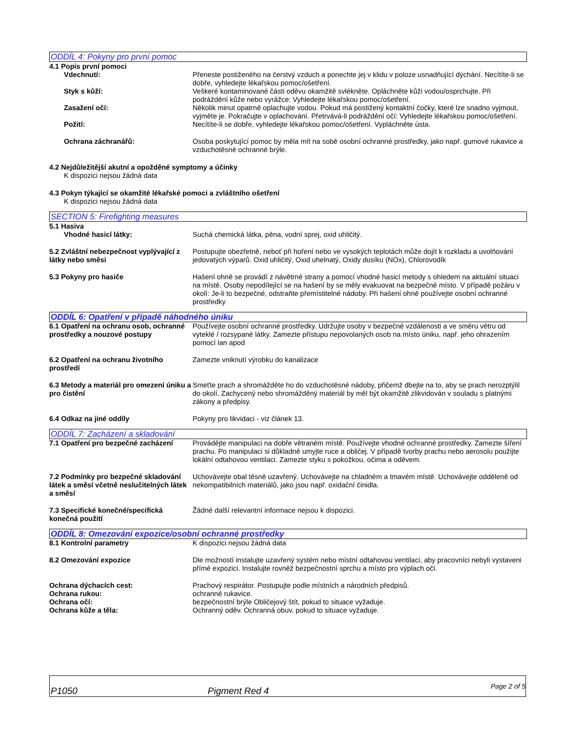ODDÍL 4: Pokyny pro první pomoc
4.1 Popis první pomoci
Vdechnutí: Přeneste postiženého na čerstvý vzduch a ponechte jej v klidu v poloze usnadňující dýchání. Necítíte-li se dobře, vyhledejte lékařskou pomoc/ošetření.
Styk s kůží: Veškeré kontaminované části oděvu okamžitě svlékněte. Opláchněte kůži vodou/osprchujte. Při podráždění kůže nebo vyrážce: Vyhledejte lékařskou pomoc/ošetření.
Zasažení očí: Několik minut opatrně oplachujte vodou. Pokud má postižený kontaktní čočky, které lze snadno vyjmout, vyjměte je. Pokračujte v oplachování. Přetrvává-li podráždění očí: Vyhledejte lékařskou pomoc/ošetření.
Požití: Necítíte-li se dobře, vyhledejte lékařskou pomoc/ošetření. Vypláchněte ústa.
Ochrana záchranářů: Osoba poskytující pomoc by měla mít na sobě osobní ochranné prostředky, jako např. gumové rukavice a vzduchotěsné ochranné brýle.
4.2 Nejdůležitější akutní a opožděné symptomy a účinky
K dispozici nejsou žádná data
4.3 Pokyn týkající se okamžité lékařské pomoci a zvláštního ošetření
K dispozici nejsou žádná data
SECTION 5: Firefighting measures
5.1 Hasiva
Vhodné hasicí látky: Suchá chemická látka, pěna, vodní sprej, oxid uhličitý.
5.2 Zvláštní nebezpečnost vyplývající z látky nebo směsi
Postupujte obezřetně, neboť při hoření nebo ve vysokých teplotách může dojít k rozkladu a uvolňování jedovatých výparů. Oxid uhličitý, Oxid uhelnatý, Oxidy dusíku (NOx), Chlorovodík
5.3 Pokyny pro hasiče Hašení ohně se provádí z návětrné strany a pomocí vhodné hasicí metody s ohledem na aktuální situaci na místě. Osoby nepodílející se na hašení by se měly evakuovat na bezpečné místo. V případě požáru v okolí: Je-li to bezpečné, odstraňte přemístitelné nádoby. Při hašení ohně používejte osobní ochranné prostředky
ODDÍL 6: Opatření v případě náhodného úniku
6.1 Opatření na ochranu osob, ochranné prostředky a nouzové postupy
Používejte osobní ochranné prostředky. Udržujte osoby v bezpečné vzdálenosti a ve směru větru od vyteklé / rozsypané látky. Zamezte přístupu nepovolaných osob na místo úniku, např. jeho ohrazením pomocí lan apod
6.2 Opatření na ochranu životního prostředí
Zamezte vniknutí výrobku do kanalizace
6.3 Metody a materiál pro omezení úniku a pro čistění
Smeťte prach a shromážděte ho do vzduchotěsné nádoby, přičemž dbejte na to, aby se prach nerozptýlil do okolí. Zachycený nebo shromážděný materiál by měl být okamžitě zlikvidován v souladu s platnými zákony a předpisy.
6.4 Odkaz na jiné oddíly Pokyny pro likvidaci - viz článek 13.
ODDÍL 7: Zacházení a skladování
7.1 Opatření pro bezpečné zacházení
Provádějte manipulaci na dobře větraném místě. Používejte vhodné ochranné prostředky. Zamezte šíření prachu. Po manipulaci si důkladně umyjte ruce a obličej. V případě tvorby prachu nebo aerosolu použijte lokální odtahovou ventilaci. Zamezte styku s pokožkou, očima a oděvem.
7.2 Podmínky pro bezpečné skladování látek a směsí včetně neslučitelných látek a směsí
Uchovávejte obal těsně uzavřený. Uchovávejte na chladném a tmavém místě. Uchovávejte odděleně od nekompatibilních materiálů, jako jsou např. oxidační činidla.
7.3 Specifické konečné/specifická konečná použití
Žádné další relevantní informace nejsou k dispozici.
ODDÍL 8: Omezování expozice/osobní ochranné prostředky
8.1 Kontrolní parametry K dispozici nejsou žádná data
8.2 Omezování expozice Dle možností instalujte uzavřený systém nebo místní odtahovou ventilaci, aby pracovníci nebyli vystaveni přímé expozici. Instalujte rovněž bezpečnostní sprchu a místo pro výplach očí.
Ochrana dýchacích cest: Prachový respirátor. Postupujte podle místních a národních předpisů.
Ochrana rukou: ochranné rukavice.
Ochrana očí: bezpečnostní brýle Obličejový štít, pokud to situace vyžaduje.
Ochrana kůže a těla: Ochranný oděv. Ochranná obuv, pokud to situace vyžaduje.
P1050 Pigment Red 4 Page 2 of 5